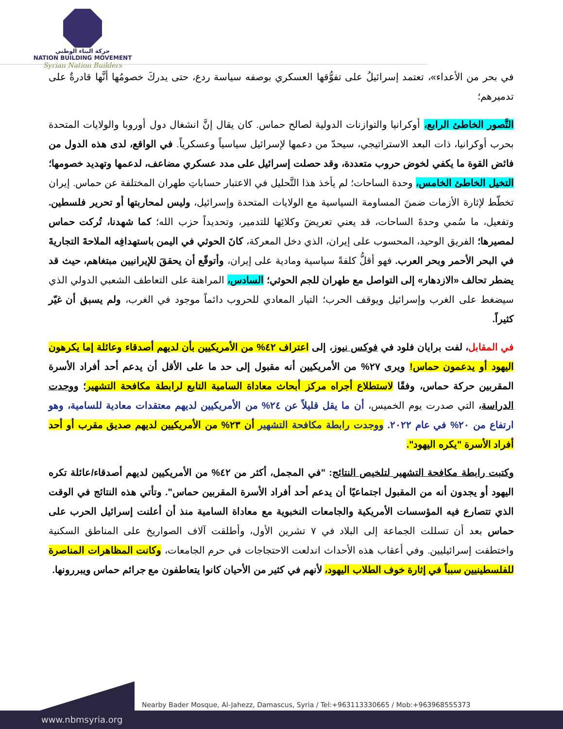حركة البناء الوطني
NATION BUILDING MOVEMENT
Syrian Nation Builders
في بحر من الأعداء»، تعتمد إسرائيلُ على تفوُّقها العسكري بوصفه سياسة ردع، حتى يدركَ خصومُها أنَّها قادرةٌ على تدميرهم؛
التَّصور الخاطئ الرابع، أوكرانيا والتوازنات الدولية لصالح حماس. كان يقال إنَّ انشغال دول أوروبا والولايات المتحدة بحرب أوكرانيا، ذات البعد الاستراتيجي، سيحدّ من دعمها لإسرائيل سياسياً وعسكرياً. في الواقع، لدى هذه الدول من فائض القوة ما يكفي لخوض حروب متعددة، وقد حصلت إسرائيل على مدد عسكري مضاعف، لدعمها وتهديد خصومها؛ التخيل الخاطئ الخامس، وحدة الساحات؛ لم يأخذ هذا التَّحليل في الاعتبار حساباتِ طهران المختلفة عن حماس. إيران تخطّط لإثارة الأزمات ضمنَ المساومة السياسية مع الولايات المتحدة وإسرائيل، وليس لمحاربتها أو تحرير فلسطين. وتفعيل، ما سُمي وحدةَ الساحات، قد يعني تعريضَ وكلائِها للتدمير، وتحديداً حزب الله؛ كما شهدنا، تُركت حماس لمصيرها؛ الفريق الوحيد، المحسوب على إيران، الذي دخل المعركة، كانَ الحوثي في اليمن باستهدافِه الملاحةَ التجاريةَ في البحر الأحمر وبحر العرب. فهو أقلُّ كلفةً سياسية ومادية على إيران، وأتوقّع أن يحققَ للإيرانيين مبتغاهم، حيث قد يضطر تحالف «الازدهار» إلى التواصل مع طهران للجم الحوثي؛ السادس، المراهنة على التعاطف الشعبي الدولي الذي سيضغط على الغرب وإسرائيل ويوقف الحرب؛ التيار المعادي للحروب دائماً موجود في الغرب، ولم يسبق أن غيّر كثيراً.
في المقابل، لفت برايان فلود في فوكس نيوز، إلى اعتراف ٤٢% من الأمريكيين بأن لديهم أصدقاء وعائلة إما يكرهون اليهود أو يدعمون حماس! ويرى ٢٧% من الأمريكيين أنه مقبول إلى حد ما على الأقل أن يدعم أحد أفراد الأسرة المقربين حركة حماس، وفقًا لاستطلاع أجراه مركز أبحاث معاداة السامية التابع لرابطة مكافحة التشهير؛ ووجدت الدراسة، التي صدرت يوم الخميس، أن ما يقل قليلاً عن ٢٤% من الأمريكيين لديهم معتقدات معادية للسامية، وهو ارتفاع من ٢٠% في عام ٢٠٢٢. ووجدت رابطة مكافحة التشهير أن ٢٣% من الأمريكيين لديهم صديق مقرب أو أحد أفراد الأسرة "يكره اليهود".
وكتبت رابطة مكافحة التشهير لتلخيص النتائج: "في المجمل، أكثر من ٤٢% من الأمريكيين لديهم أصدقاء/عائلة تكره اليهود أو يجدون أنه من المقبول اجتماعيًا أن يدعم أحد أفراد الأسرة المقربين حماس". وتأتي هذه النتائج في الوقت الذي تتصارع فيه المؤسسات الأمريكية والجامعات النخبوية مع معاداة السامية منذ أن أعلنت إسرائيل الحرب على حماس بعد أن تسللت الجماعة إلى البلاد في ٧ تشرين الأول، وأطلقت آلاف الصواريخ على المناطق السكنية واختطفت إسرائيليين. وفي أعقاب هذه الأحداث اندلعت الاحتجاجات في حرم الجامعات، وكانت المظاهرات المناصرة للفلسطينيين سبباً في إثارة خوف الطلاب اليهود، لأنهم في كثير من الأحيان كانوا يتعاطفون مع جرائم حماس ويبررونها.
Nearby Bader Mosque, Al-Jahezz, Damascus, Syria / Tel:+963113330665 / Mob:+963968555373
www.nbmsyria.org